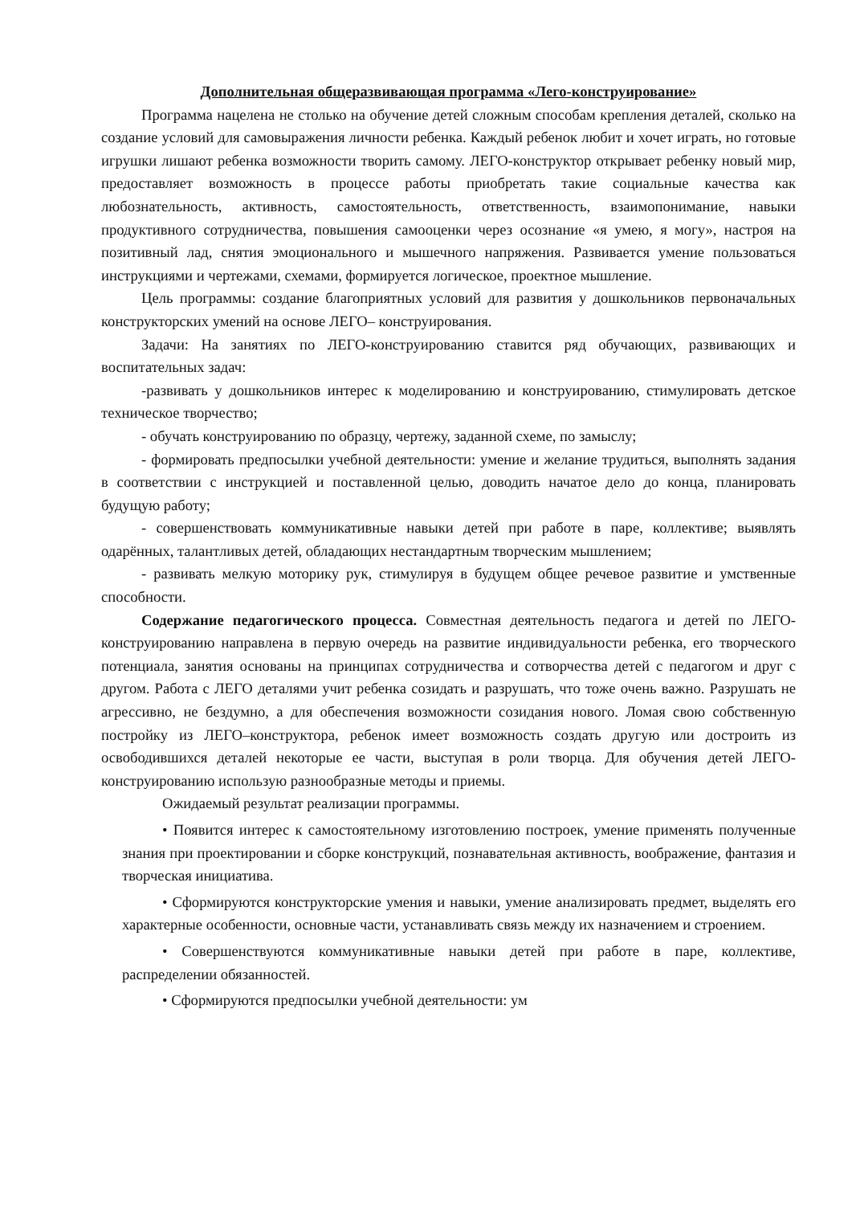Дополнительная общеразвивающая программа «Лего-конструирование»
Программа нацелена не столько на обучение детей сложным способам крепления деталей, сколько на создание условий для самовыражения личности ребенка. Каждый ребенок любит и хочет играть, но готовые игрушки лишают ребенка возможности творить самому. ЛЕГО-конструктор открывает ребенку новый мир, предоставляет возможность в процессе работы приобретать такие социальные качества как любознательность, активность, самостоятельность, ответственность, взаимопонимание, навыки продуктивного сотрудничества, повышения самооценки через осознание «я умею, я могу», настроя на позитивный лад, снятия эмоционального и мышечного напряжения. Развивается умение пользоваться инструкциями и чертежами, схемами, формируется логическое, проектное мышление.
Цель программы: создание благоприятных условий для развития у дошкольников первоначальных конструкторских умений на основе ЛЕГО– конструирования.
Задачи: На занятиях по ЛЕГО-конструированию ставится ряд обучающих, развивающих и воспитательных задач:
-развивать у дошкольников интерес к моделированию и конструированию, стимулировать детское техническое творчество;
- обучать конструированию по образцу, чертежу, заданной схеме, по замыслу;
- формировать предпосылки учебной деятельности: умение и желание трудиться, выполнять задания в соответствии с инструкцией и поставленной целью, доводить начатое дело до конца, планировать будущую работу;
- совершенствовать коммуникативные навыки детей при работе в паре, коллективе; выявлять одарённых, талантливых детей, обладающих нестандартным творческим мышлением;
- развивать мелкую моторику рук, стимулируя в будущем общее речевое развитие и умственные способности.
Содержание педагогического процесса. Совместная деятельность педагога и детей по ЛЕГО-конструированию направлена в первую очередь на развитие индивидуальности ребенка, его творческого потенциала, занятия основаны на принципах сотрудничества и сотворчества детей с педагогом и друг с другом. Работа с ЛЕГО деталями учит ребенка созидать и разрушать, что тоже очень важно. Разрушать не агрессивно, не бездумно, а для обеспечения возможности созидания нового. Ломая свою собственную постройку из ЛЕГО–конструктора, ребенок имеет возможность создать другую или достроить из освободившихся деталей некоторые ее части, выступая в роли творца. Для обучения детей ЛЕГО-конструированию использую разнообразные методы и приемы.
Ожидаемый результат реализации программы.
• Появится интерес к самостоятельному изготовлению построек, умение применять полученные знания при проектировании и сборке конструкций, познавательная активность, воображение, фантазия и творческая инициатива.
• Сформируются конструкторские умения и навыки, умение анализировать предмет, выделять его характерные особенности, основные части, устанавливать связь между их назначением и строением.
• Совершенствуются коммуникативные навыки детей при работе в паре, коллективе, распределении обязанностей.
• Сформируются предпосылки учебной деятельности: ум